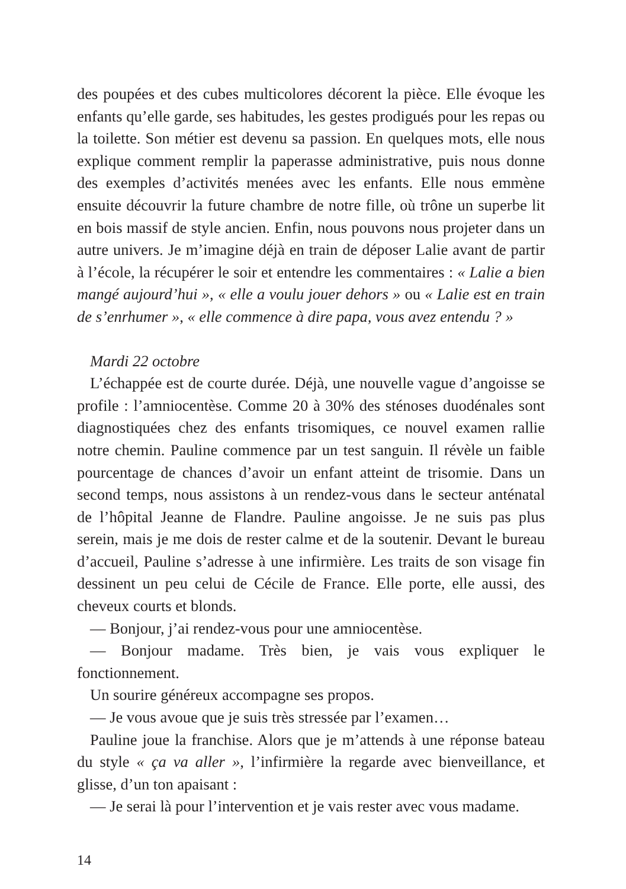des poupées et des cubes multicolores décorent la pièce. Elle évoque les enfants qu’elle garde, ses habitudes, les gestes prodigués pour les repas ou la toilette. Son métier est devenu sa passion. En quelques mots, elle nous explique comment remplir la paperasse administrative, puis nous donne des exemples d’activités menées avec les enfants. Elle nous emmène ensuite découvrir la future chambre de notre fille, où trône un superbe lit en bois massif de style ancien. Enfin, nous pouvons nous projeter dans un autre univers. Je m’imagine déjà en train de déposer Lalie avant de partir à l’école, la récupérer le soir et entendre les commentaires : « Lalie a bien mangé aujourd’hui », « elle a voulu jouer dehors » ou « Lalie est en train de s’enrhumer », « elle commence à dire papa, vous avez entendu ? »
Mardi 22 octobre
L’échappée est de courte durée. Déjà, une nouvelle vague d’angoisse se profile : l’amniocentèse. Comme 20 à 30% des sténoses duodénales sont diagnostiquées chez des enfants trisomiques, ce nouvel examen rallie notre chemin. Pauline commence par un test sanguin. Il révèle un faible pourcentage de chances d’avoir un enfant atteint de trisomie. Dans un second temps, nous assistons à un rendez-vous dans le secteur anténatal de l’hôpital Jeanne de Flandre. Pauline angoisse. Je ne suis pas plus serein, mais je me dois de rester calme et de la soutenir. Devant le bureau d’accueil, Pauline s’adresse à une infirmière. Les traits de son visage fin dessinent un peu celui de Cécile de France. Elle porte, elle aussi, des cheveux courts et blonds.
— Bonjour, j’ai rendez-vous pour une amniocentèse.
— Bonjour madame. Très bien, je vais vous expliquer le fonctionnement.
Un sourire généreux accompagne ses propos.
— Je vous avoue que je suis très stressée par l’examen…
Pauline joue la franchise. Alors que je m’attends à une réponse bateau du style « ça va aller », l’infirmière la regarde avec bienveillance, et glisse, d’un ton apaisant :
— Je serai là pour l’intervention et je vais rester avec vous madame.
14